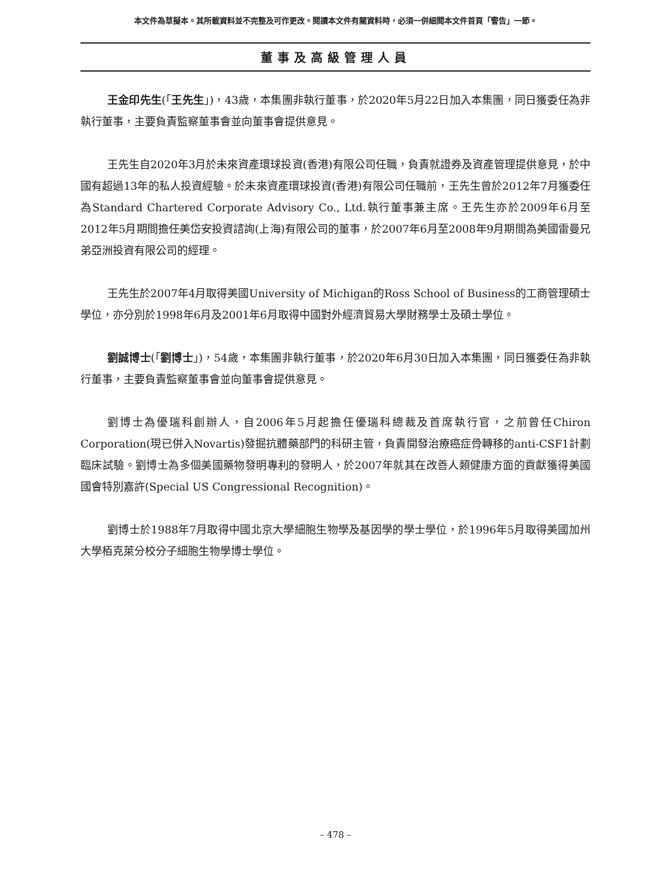本文件為草擬本。其所載資料並不完整及可作更改。閱讀本文件有關資料時，必須一併細閱本文件首頁「警告」一節。
董事及高級管理人員
王金印先生(「王先生」)，43歲，本集團非執行董事，於2020年5月22日加入本集團，同日獲委任為非執行董事，主要負責監察董事會並向董事會提供意見。
王先生自2020年3月於未來資產環球投資(香港)有限公司任職，負責就證券及資產管理提供意見，於中國有超過13年的私人投資經驗。於未來資產環球投資(香港)有限公司任職前，王先生曾於2012年7月獲委任為Standard Chartered Corporate Advisory Co., Ltd.執行董事兼主席。王先生亦於2009年6月至2012年5月期間擔任美岱安投資諮詢(上海)有限公司的董事，於2007年6月至2008年9月期間為美國雷曼兄弟亞洲投資有限公司的經理。
王先生於2007年4月取得美國University of Michigan的Ross School of Business的工商管理碩士學位，亦分別於1998年6月及2001年6月取得中國對外經濟貿易大學財務學士及碩士學位。
劉誠博士(「劉博士」)，54歲，本集團非執行董事，於2020年6月30日加入本集團，同日獲委任為非執行董事，主要負責監察董事會並向董事會提供意見。
劉博士為優瑞科創辦人，自2006年5月起擔任優瑞科總裁及首席執行官，之前曾任Chiron Corporation(現已併入Novartis)發掘抗體藥部門的科研主管，負責開發治療癌症骨轉移的anti-CSF1計劃臨床試驗。劉博士為多個美國藥物發明專利的發明人，於2007年就其在改善人類健康方面的貢獻獲得美國國會特別嘉許(Special US Congressional Recognition)。
劉博士於1988年7月取得中國北京大學細胞生物學及基因學的學士學位，於1996年5月取得美國加州大學栢克萊分校分子細胞生物學博士學位。
– 478 –